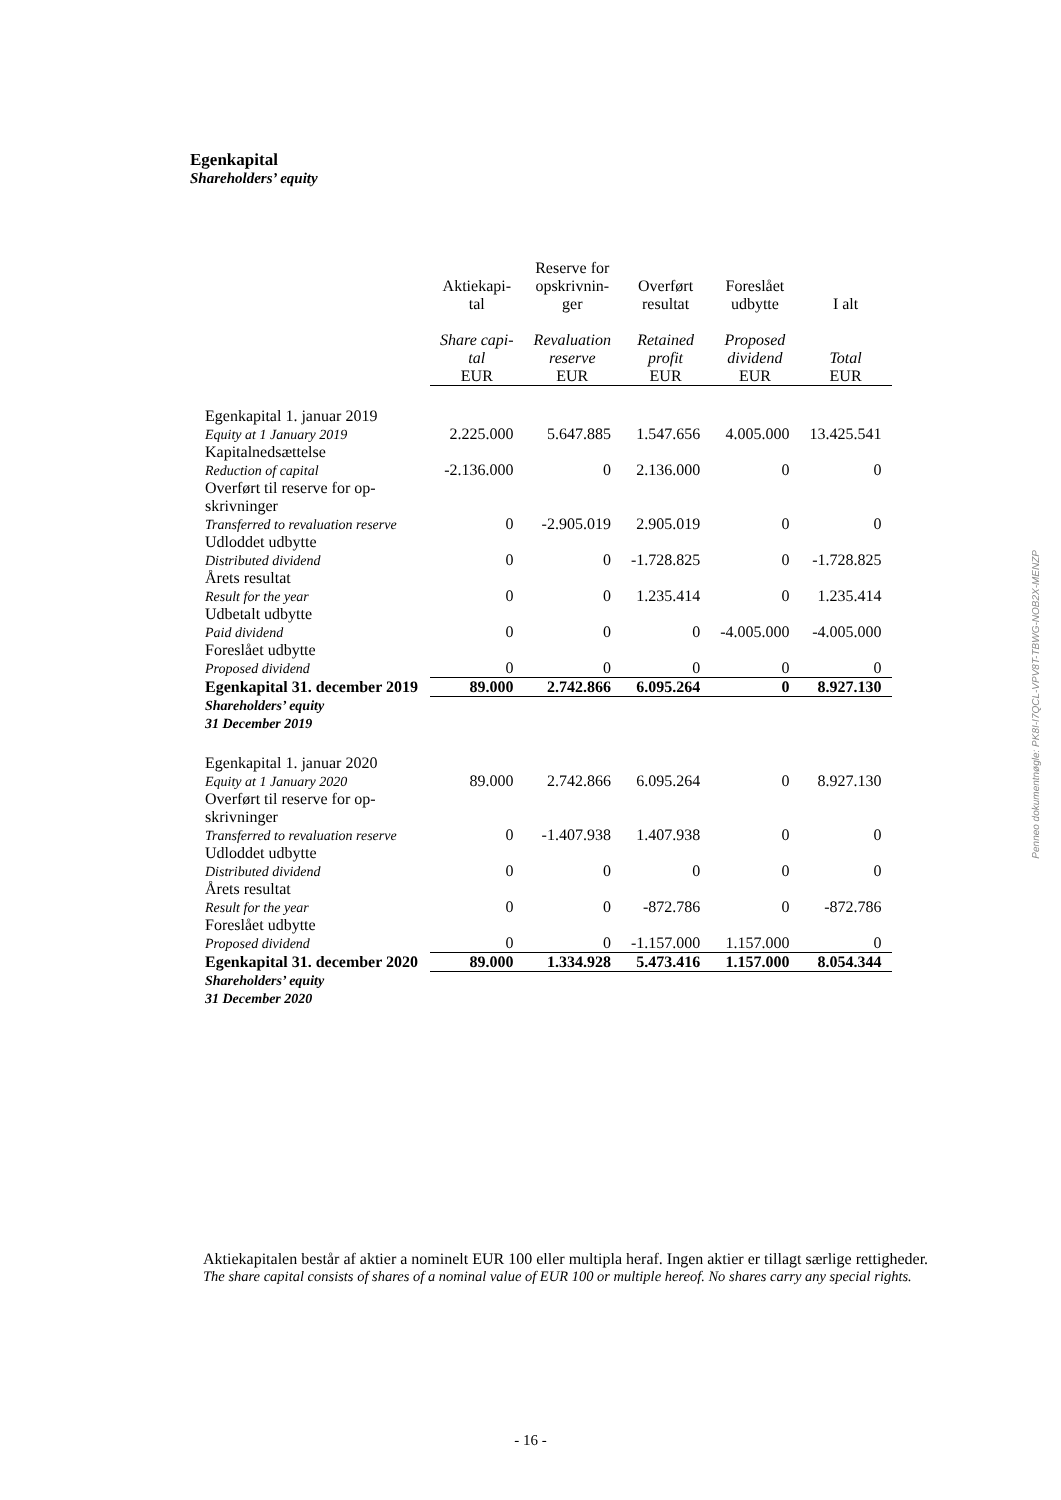Egenkapital
Shareholders’ equity
| | Aktiekapi- tal Share capi- tal EUR | Reserve for opskrivnin- ger Revaluation reserve EUR | Overført resultat Retained profit EUR | Foreslået udbytte Proposed dividend EUR | I alt Total EUR |
| --- | --- | --- | --- | --- | --- |
| Egenkapital 1. januar 2019 Equity at 1 January 2019 | 2.225.000 | 5.647.885 | 1.547.656 | 4.005.000 | 13.425.541 |
| Kapitalnedsættelse Reduction of capital | -2.136.000 | 0 | 2.136.000 | 0 | 0 |
| Overført til reserve for op- skrivninger Transferred to revaluation reserve | 0 | -2.905.019 | 2.905.019 | 0 | 0 |
| Udloddet udbytte Distributed dividend | 0 | 0 | -1.728.825 | 0 | -1.728.825 |
| Årets resultat Result for the year | 0 | 0 | 1.235.414 | 0 | 1.235.414 |
| Udbetalt udbytte Paid dividend | 0 | 0 | 0 | -4.005.000 | -4.005.000 |
| Foreslået udbytte Proposed dividend | 0 | 0 | 0 | 0 | 0 |
| Egenkapital 31. december 2019 | 89.000 | 2.742.866 | 6.095.264 | 0 | 8.927.130 |
| Shareholders’ equity 31 December 2019 | | | | | |
| Egenkapital 1. januar 2020 Equity at 1 January 2020 | 89.000 | 2.742.866 | 6.095.264 | 0 | 8.927.130 |
| Overført til reserve for op- skrivninger Transferred to revaluation reserve | 0 | -1.407.938 | 1.407.938 | 0 | 0 |
| Udloddet udbytte Distributed dividend | 0 | 0 | 0 | 0 | 0 |
| Årets resultat Result for the year | 0 | 0 | -872.786 | 0 | -872.786 |
| Foreslået udbytte Proposed dividend | 0 | 0 | -1.157.000 | 1.157.000 | 0 |
| Egenkapital 31. december 2020 | 89.000 | 1.334.928 | 5.473.416 | 1.157.000 | 8.054.344 |
| Shareholders’ equity 31 December 2020 | | | | | |
Aktiekapitalen består af aktier a nominelt EUR 100 eller multipla heraf. Ingen aktier er tillagt særlige rettigheder.
The share capital consists of shares of a nominal value of EUR 100 or multiple hereof. No shares carry any special rights.
Penneo dokumentnøgle: PK8I-I7QCL-VPV8T-TBWG-NOB2X-MENZP
- 16 -